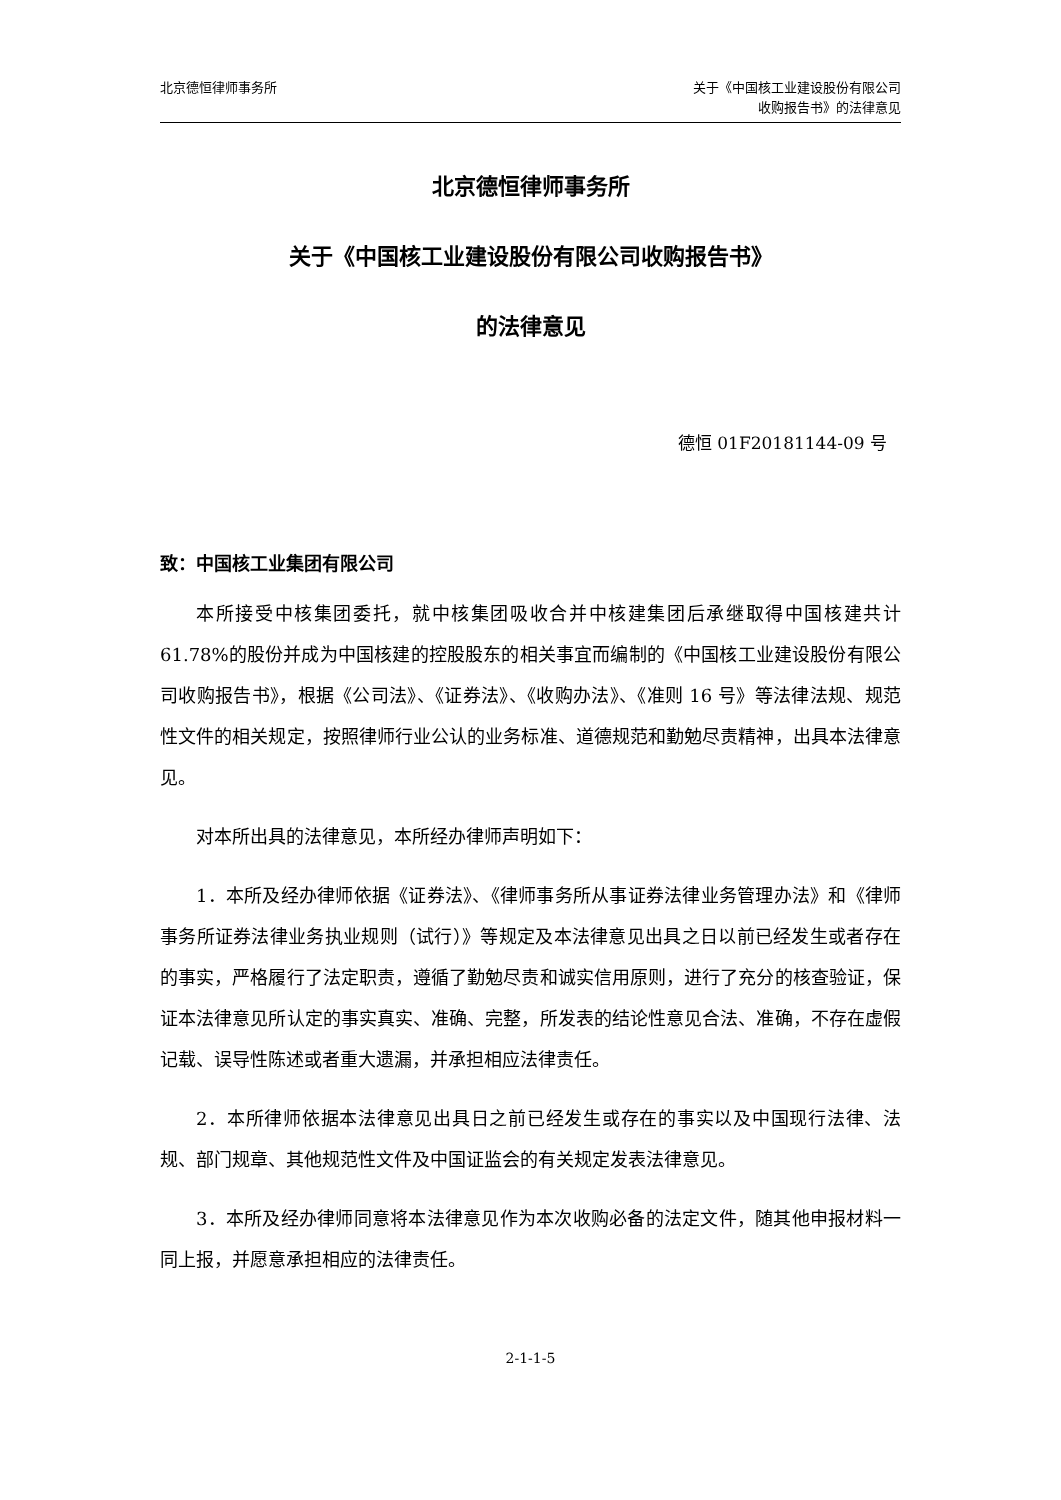北京德恒律师事务所 关于《中国核工业建设股份有限公司
收购报告书》的法律意见
北京德恒律师事务所
关于《中国核工业建设股份有限公司收购报告书》
的法律意见
德恒 01F20181144-09 号
致：中国核工业集团有限公司
本所接受中核集团委托，就中核集团吸收合并中核建集团后承继取得中国核建共计 61.78%的股份并成为中国核建的控股股东的相关事宜而编制的《中国核工业建设股份有限公司收购报告书》，根据《公司法》、《证券法》、《收购办法》、《准则 16 号》等法律法规、规范性文件的相关规定，按照律师行业公认的业务标准、道德规范和勤勉尽责精神，出具本法律意见。
对本所出具的法律意见，本所经办律师声明如下：
1．本所及经办律师依据《证券法》、《律师事务所从事证券法律业务管理办法》和《律师事务所证券法律业务执业规则（试行）》等规定及本法律意见出具之日以前已经发生或者存在的事实，严格履行了法定职责，遵循了勤勉尽责和诚实信用原则，进行了充分的核查验证，保证本法律意见所认定的事实真实、准确、完整，所发表的结论性意见合法、准确，不存在虚假记载、误导性陈述或者重大遗漏，并承担相应法律责任。
2．本所律师依据本法律意见出具日之前已经发生或存在的事实以及中国现行法律、法规、部门规章、其他规范性文件及中国证监会的有关规定发表法律意见。
3．本所及经办律师同意将本法律意见作为本次收购必备的法定文件，随其他申报材料一同上报，并愿意承担相应的法律责任。
2-1-1-5